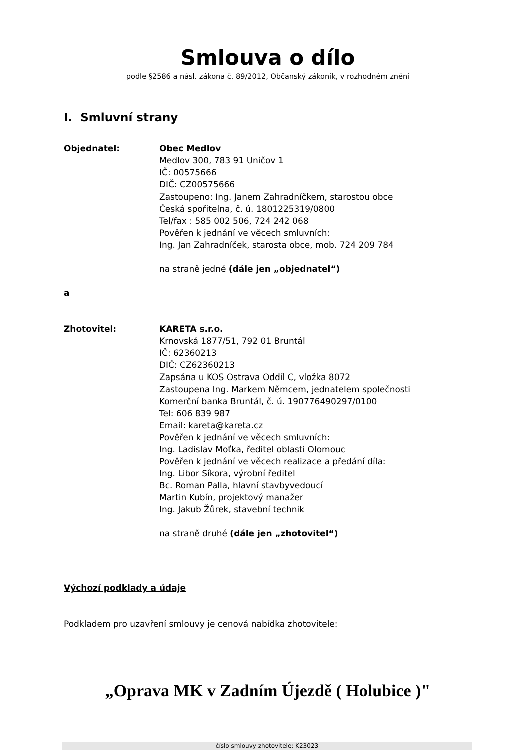Smlouva o dílo
podle §2586 a násl. zákona č. 89/2012, Občanský zákoník, v rozhodném znění
I. Smluvní strany
Objednatel: Obec Medlov
Medlov 300, 783 91 Uničov 1
IČ: 00575666
DIČ: CZ00575666
Zastoupeno: Ing. Janem Zahradníčkem, starostou obce
Česká spořitelna, č. ú. 1801225319/0800
Tel/fax : 585 002 506, 724 242 068
Pověřen k jednání ve věcech smluvních:
Ing. Jan Zahradníček, starosta obce, mob. 724 209 784
na straně jedné (dále jen „objednatel“)
a
Zhotovitel: KARETA s.r.o.
Krnovská 1877/51, 792 01 Bruntál
IČ: 62360213
DIČ: CZ62360213
Zapsána u KOS Ostrava Oddíl C, vložka 8072
Zastoupena Ing. Markem Němcem, jednatelem společnosti
Komerční banka Bruntál, č. ú. 190776490297/0100
Tel: 606 839 987
Email: kareta@kareta.cz
Pověřen k jednání ve věcech smluvních:
Ing. Ladislav Moťka, ředitel oblasti Olomouc
Pověřen k jednání ve věcech realizace a předání díla:
Ing. Libor Síkora, výrobní ředitel
Bc. Roman Palla, hlavní stavbyvedoucí
Martin Kubín, projektový manažer
Ing. Jakub Žůrek, stavební technik
na straně druhé (dále jen „zhotovitel“)
Výchozí podklady a údaje
Podkladem pro uzavření smlouvy je cenová nabídka zhotovitele:
„Oprava MK v Zadním Újezdě ( Holubice )"
číslo smlouvy zhotovitele: K23023